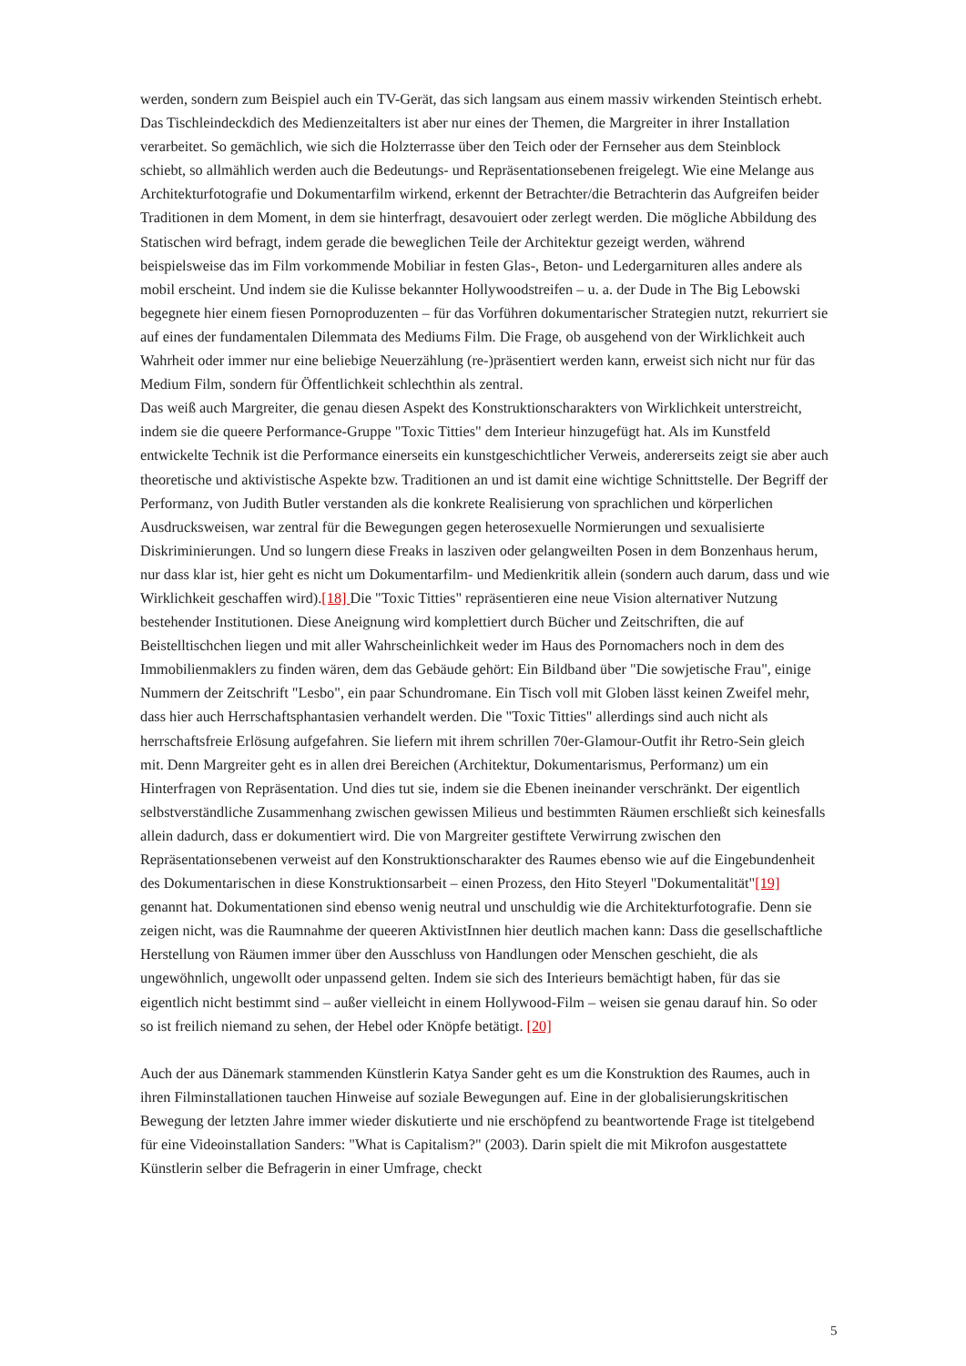werden, sondern zum Beispiel auch ein TV-Gerät, das sich langsam aus einem massiv wirkenden Steintisch erhebt. Das Tischleindeckdich des Medienzeitalters ist aber nur eines der Themen, die Margreiter in ihrer Installation verarbeitet. So gemächlich, wie sich die Holzterrasse über den Teich oder der Fernseher aus dem Steinblock schiebt, so allmählich werden auch die Bedeutungs- und Repräsentationsebenen freigelegt. Wie eine Melange aus Architekturfotografie und Dokumentarfilm wirkend, erkennt der Betrachter/die Betrachterin das Aufgreifen beider Traditionen in dem Moment, in dem sie hinterfragt, desavouiert oder zerlegt werden. Die mögliche Abbildung des Statischen wird befragt, indem gerade die beweglichen Teile der Architektur gezeigt werden, während beispielsweise das im Film vorkommende Mobiliar in festen Glas-, Beton- und Ledergarnituren alles andere als mobil erscheint. Und indem sie die Kulisse bekannter Hollywoodstreifen – u. a. der Dude in The Big Lebowski begegnete hier einem fiesen Pornoproduzenten – für das Vorführen dokumentarischer Strategien nutzt, rekurriert sie auf eines der fundamentalen Dilemmata des Mediums Film. Die Frage, ob ausgehend von der Wirklichkeit auch Wahrheit oder immer nur eine beliebige Neuerzählung (re-)präsentiert werden kann, erweist sich nicht nur für das Medium Film, sondern für Öffentlichkeit schlechthin als zentral.
Das weiß auch Margreiter, die genau diesen Aspekt des Konstruktionscharakters von Wirklichkeit unterstreicht, indem sie die queere Performance-Gruppe "Toxic Titties" dem Interieur hinzugefügt hat. Als im Kunstfeld entwickelte Technik ist die Performance einerseits ein kunstgeschichtlicher Verweis, andererseits zeigt sie aber auch theoretische und aktivistische Aspekte bzw. Traditionen an und ist damit eine wichtige Schnittstelle. Der Begriff der Performanz, von Judith Butler verstanden als die konkrete Realisierung von sprachlichen und körperlichen Ausdrucksweisen, war zentral für die Bewegungen gegen heterosexuelle Normierungen und sexualisierte Diskriminierungen. Und so lungern diese Freaks in lasziven oder gelangweilten Posen in dem Bonzenhaus herum, nur dass klar ist, hier geht es nicht um Dokumentarfilm- und Medienkritik allein (sondern auch darum, dass und wie Wirklichkeit geschaffen wird).[18] Die "Toxic Titties" repräsentieren eine neue Vision alternativer Nutzung bestehender Institutionen. Diese Aneignung wird komplettiert durch Bücher und Zeitschriften, die auf Beistelltischchen liegen und mit aller Wahrscheinlichkeit weder im Haus des Pornomachers noch in dem des Immobilienmaklers zu finden wären, dem das Gebäude gehört: Ein Bildband über "Die sowjetische Frau", einige Nummern der Zeitschrift "Lesbo", ein paar Schundromane. Ein Tisch voll mit Globen lässt keinen Zweifel mehr, dass hier auch Herrschaftsphantasien verhandelt werden. Die "Toxic Titties" allerdings sind auch nicht als herrschaftsfreie Erlösung aufgefahren. Sie liefern mit ihrem schrillen 70er-Glamour-Outfit ihr Retro-Sein gleich mit. Denn Margreiter geht es in allen drei Bereichen (Architektur, Dokumentarismus, Performanz) um ein Hinterfragen von Repräsentation. Und dies tut sie, indem sie die Ebenen ineinander verschränkt. Der eigentlich selbstverständliche Zusammenhang zwischen gewissen Milieus und bestimmten Räumen erschließt sich keinesfalls allein dadurch, dass er dokumentiert wird. Die von Margreiter gestiftete Verwirrung zwischen den Repräsentationsebenen verweist auf den Konstruktionscharakter des Raumes ebenso wie auf die Eingebundenheit des Dokumentarischen in diese Konstruktionsarbeit – einen Prozess, den Hito Steyerl "Dokumentalität"[19] genannt hat. Dokumentationen sind ebenso wenig neutral und unschuldig wie die Architekturfotografie. Denn sie zeigen nicht, was die Raumnahme der queeren AktivistInnen hier deutlich machen kann: Dass die gesellschaftliche Herstellung von Räumen immer über den Ausschluss von Handlungen oder Menschen geschieht, die als ungewöhnlich, ungewollt oder unpassend gelten. Indem sie sich des Interieurs bemächtigt haben, für das sie eigentlich nicht bestimmt sind – außer vielleicht in einem Hollywood-Film – weisen sie genau darauf hin. So oder so ist freilich niemand zu sehen, der Hebel oder Knöpfe betätigt. [20]
Auch der aus Dänemark stammenden Künstlerin Katya Sander geht es um die Konstruktion des Raumes, auch in ihren Filminstallationen tauchen Hinweise auf soziale Bewegungen auf. Eine in der globalisierungskritischen Bewegung der letzten Jahre immer wieder diskutierte und nie erschöpfend zu beantwortende Frage ist titelgebend für eine Videoinstallation Sanders: "What is Capitalism?" (2003). Darin spielt die mit Mikrofon ausgestattete Künstlerin selber die Befragerin in einer Umfrage, checkt
5